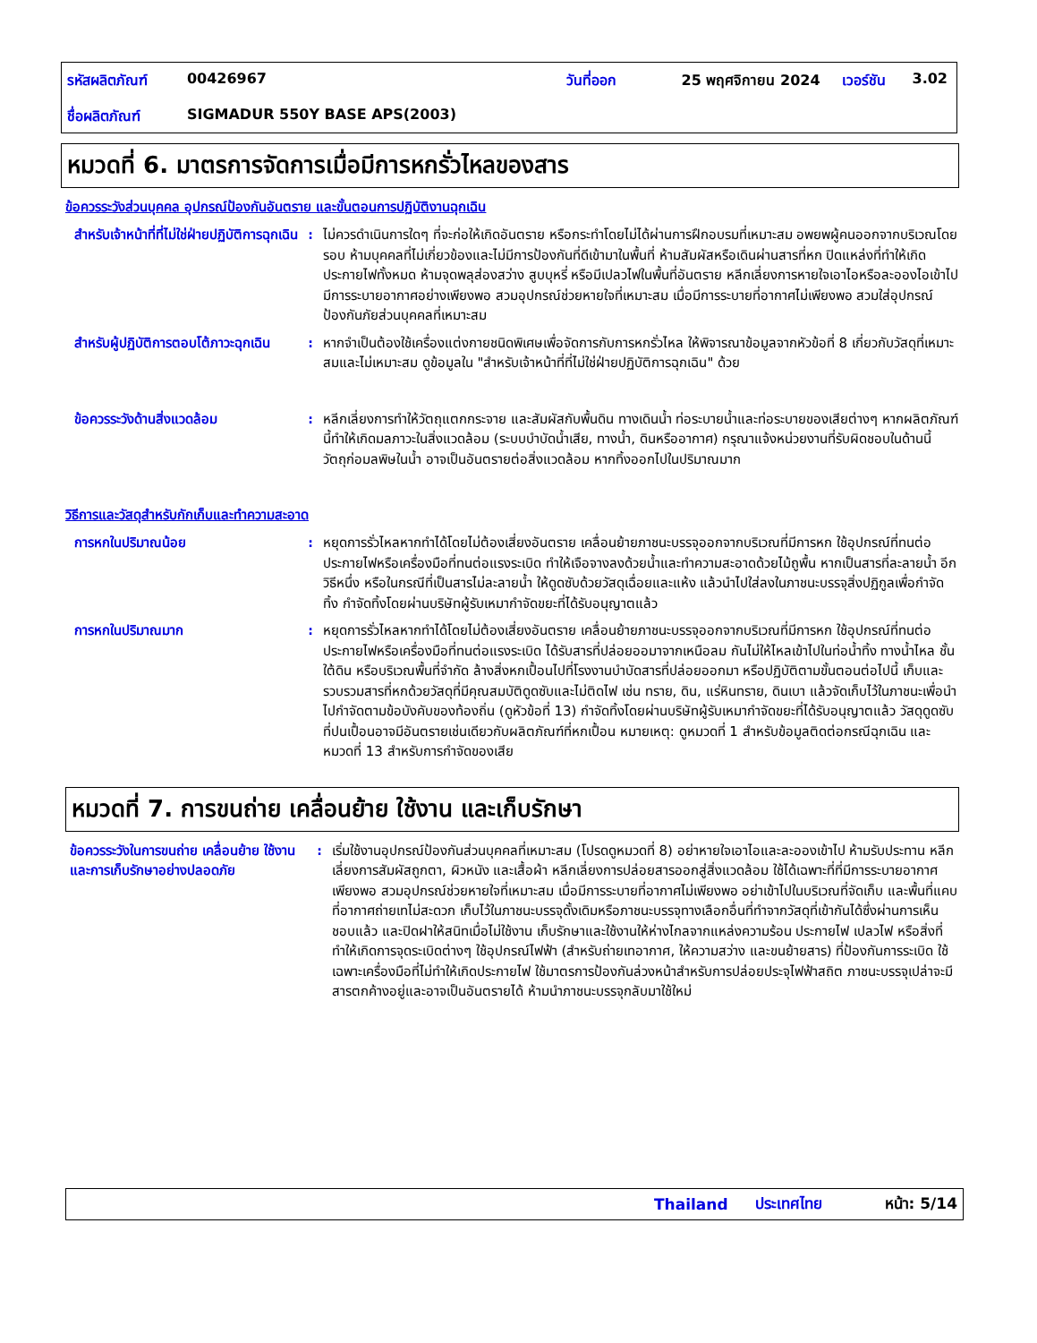| รหัสผลิตภัณฑ์ | 00426967 | วันที่ออก | 25 พฤศจิกายน 2024 | เวอร์ชัน | 3.02 |
| ชื่อผลิตภัณฑ์ | SIGMADUR 550Y BASE APS(2003) | | | | |
หมวดที่ 6. มาตรการจัดการเมื่อมีการหกรั่วไหลของสาร
ข้อควรระวังส่วนบุคคล อุปกรณ์ป้องกันอันตราย และขั้นตอนการปฏิบัติงานฉุกเฉิน
สำหรับเจ้าหน้าที่ที่ไม่ใช่ฝ่ายปฏิบัติการฉุกเฉิน
: ไม่ควรดำเนินการใดๆ ที่จะก่อให้เกิดอันตราย หรือกระทำโดยไม่ได้ผ่านการฝึกอบรมที่เหมาะสม อพยพผู้คนออกจากบริเวณโดยรอบ ห้ามบุคคลที่ไม่เกี่ยวข้องและไม่มีการป้องกันที่ดีเข้ามาในพื้นที่ ห้ามสัมผัสหรือเดินผ่านสารที่หก ปิดแหล่งที่ทำให้เกิดประกายไฟทั้งหมด ห้ามจุดพลุส่องสว่าง สูบบุหรี่ หรือมีเปลวไฟในพื้นที่อันตราย หลีกเลี่ยงการหายใจเอาไอหรือละอองไอเข้าไป มีการระบายอากาศอย่างเพียงพอ สวมอุปกรณ์ช่วยหายใจที่เหมาะสม เมื่อมีการระบายที่อากาศไม่เพียงพอ สวมใส่อุปกรณ์ป้องกันภัยส่วนบุคคลที่เหมาะสม
สำหรับผู้ปฏิบัติการตอบโต้ภาวะฉุกเฉิน
: หากจำเป็นต้องใช้เครื่องแต่งกายชนิดพิเศษเพื่อจัดการกับการหกรั่วไหล ให้พิจารณาข้อมูลจากหัวข้อที่ 8 เกี่ยวกับวัสดุที่เหมาะสมและไม่เหมาะสม ดูข้อมูลใน "สำหรับเจ้าหน้าที่ที่ไม่ใช่ฝ่ายปฏิบัติการฉุกเฉิน" ด้วย
ข้อควรระวังด้านสิ่งแวดล้อม : หลีกเลี่ยงการทำให้วัตถุแตกกระจาย และสัมผัสกับพื้นดิน ทางเดินน้ำ ท่อระบายน้ำและท่อระบายของเสียต่างๆ หากผลิตภัณฑ์นี้ทำให้เกิดมลภาวะในสิ่งแวดล้อม (ระบบบำบัดน้ำเสีย, ทางน้ำ, ดินหรืออากาศ) กรุณาแจ้งหน่วยงานที่รับผิดชอบในด้านนี้ วัตถุก่อมลพิษในน้ำ อาจเป็นอันตรายต่อสิ่งแวดล้อม หากทิ้งออกไปในปริมาณมาก
วิธีการและวัสดุสำหรับกักเก็บและทำความสะอาด
การหกในปริมาณน้อย : หยุดการรั่วไหลหากทำได้โดยไม่ต้องเสี่ยงอันตราย เคลื่อนย้ายภาชนะบรรจุออกจากบริเวณที่มีการหก ใช้อุปกรณ์ที่ทนต่อประกายไฟหรือเครื่องมือที่ทนต่อแรงระเบิด ทำให้เจือจางลงด้วยน้ำและทำความสะอาดด้วยไม้ถูพื้น หากเป็นสารที่ละลายน้ำ อีกวิธีหนึ่ง หรือในกรณีที่เป็นสารไม่ละลายน้ำ ให้ดูดซับด้วยวัสดุเฉื่อยและแห้ง แล้วนำไปใส่ลงในภาชนะบรรจุสิ่งปฏิกูลเพื่อกำจัดทิ้ง กำจัดทิ้งโดยผ่านบริษัทผู้รับเหมากำจัดขยะที่ได้รับอนุญาตแล้ว
การหกในปริมาณมาก : หยุดการรั่วไหลหากทำได้โดยไม่ต้องเสี่ยงอันตราย เคลื่อนย้ายภาชนะบรรจุออกจากบริเวณที่มีการหก ใช้อุปกรณ์ที่ทนต่อประกายไฟหรือเครื่องมือที่ทนต่อแรงระเบิด ได้รับสารที่ปล่อยออมาจากเหนือลม กันไม่ให้ไหลเข้าไปในท่อน้ำทิ้ง ทางน้ำไหล ชั้นใต้ดิน หรือบริเวณพื้นที่จำกัด ล้างสิ่งหกเปื้อนไปที่โรงงานบำบัดสารที่ปล่อยออกมา หรือปฏิบัติตามขั้นตอนต่อไปนี้ เก็บและรวบรวมสารที่หกด้วยวัสดุที่มีคุณสมบัติดูดซับและไม่ติดไฟ เช่น ทราย, ดิน, แร่หินทราย, ดินเบา แล้วจัดเก็บไว้ในภาชนะเพื่อนำไปกำจัดตามข้อบังคับของท้องถิ่น (ดูหัวข้อที่ 13) กำจัดทิ้งโดยผ่านบริษัทผู้รับเหมากำจัดขยะที่ได้รับอนุญาตแล้ว วัสดุดูดซับที่ปนเปื้อนอาจมีอันตรายเช่นเดียวกับผลิตภัณฑ์ที่หกเปื้อน หมายเหตุ: ดูหมวดที่ 1 สำหรับข้อมูลติดต่อกรณีฉุกเฉิน และหมวดที่ 13 สำหรับการกำจัดของเสีย
หมวดที่ 7. การขนถ่าย เคลื่อนย้าย ใช้งาน และเก็บรักษา
ข้อควรระวังในการขนถ่าย เคลื่อนย้าย ใช้งาน และการเก็บรักษาอย่างปลอดภัย
: เริ่มใช้งานอุปกรณ์ป้องกันส่วนบุคคลที่เหมาะสม (โปรดดูหมวดที่ 8) อย่าหายใจเอาไอและละอองเข้าไป ห้ามรับประทาน หลีกเลี่ยงการสัมผัสถูกตา, ผิวหนัง และเสื้อผ้า หลีกเลี่ยงการปล่อยสารออกสู่สิ่งแวดล้อม ใช้ได้เฉพาะที่ที่มีการระบายอากาศเพียงพอ สวมอุปกรณ์ช่วยหายใจที่เหมาะสม เมื่อมีการระบายที่อากาศไม่เพียงพอ อย่าเข้าไปในบริเวณที่จัดเก็บ และพื้นที่แคบที่อากาศถ่ายเทไม่สะดวก เก็บไว้ในภาชนะบรรจุดั้งเดิมหรือภาชนะบรรจุทางเลือกอื่นที่ทำจากวัสดุที่เข้ากันได้ซึ่งผ่านการเห็นชอบแล้ว และปิดฝาให้สนิทเมื่อไม่ใช้งาน เก็บรักษาและใช้งานให้ห่างไกลจากแหล่งความร้อน ประกายไฟ เปลวไฟ หรือสิ่งที่ทำให้เกิดการจุดระเบิดต่างๆ ใช้อุปกรณ์ไฟฟ้า (สำหรับถ่ายเทอากาศ, ให้ความสว่าง และขนย้ายสาร) ที่ป้องกันการระเบิด ใช้เฉพาะเครื่องมือที่ไม่ทำให้เกิดประกายไฟ ใช้มาตรการป้องกันล่วงหน้าสำหรับการปล่อยประจุไฟฟ้าสถิต ภาชนะบรรจุเปล่าจะมีสารตกค้างอยู่และอาจเป็นอันตรายได้ ห้ามนำภาชนะบรรจุกลับมาใช้ใหม่
Thailand ประเทศไทย หน้า: 5/14